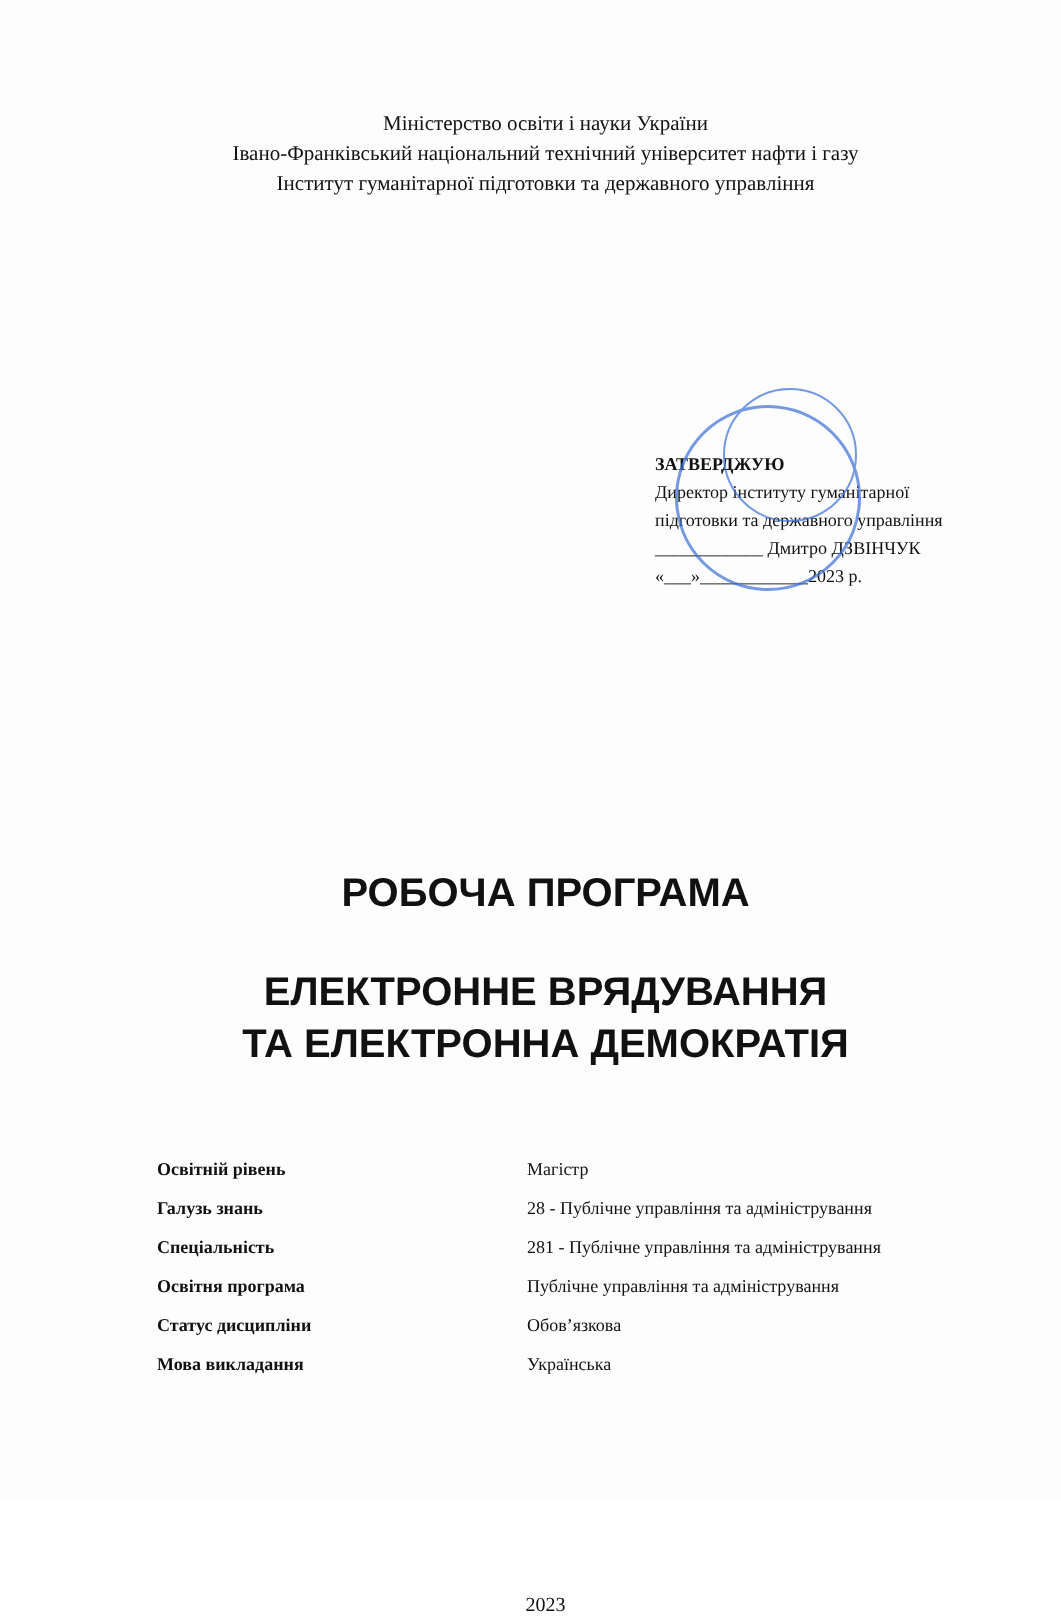Міністерство освіти і науки України
Івано-Франківський національний технічний університет нафти і газу
Інститут гуманітарної підготовки та державного управління
ЗАТВЕРДЖУЮ
Директор інституту гуманітарної
підготовки та державного управління
____________ Дмитро ДЗВІНЧУК
«___»____________2023 р.
РОБОЧА ПРОГРАМА
ЕЛЕКТРОННЕ ВРЯДУВАННЯ
ТА ЕЛЕКТРОННА ДЕМОКРАТІЯ
Освітній рівень Магістр
Галузь знань 28 - Публічне управління та адміністрування
Спеціальність 281 - Публічне управління та адміністрування
Освітня програма Публічне управління та адміністрування
Статус дисципліни Обов’язкова
Мова викладання Українська
2023